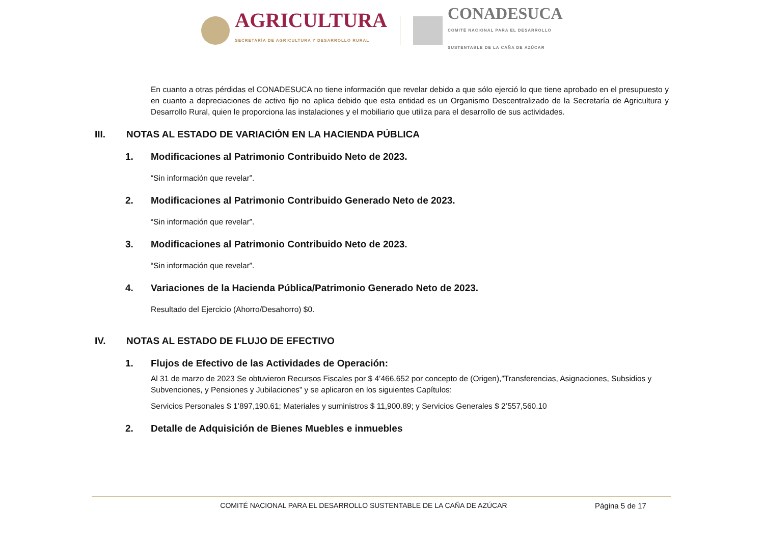AGRICULTURA
SECRETARÍA DE AGRICULTURA Y DESARROLLO RURAL
CONADESUCA
COMITÉ NACIONAL PARA EL DESARROLLO
SUSTENTABLE DE LA CAÑA DE AZÚCAR
En cuanto a otras pérdidas el CONADESUCA no tiene información que revelar debido a que sólo ejerció lo que tiene aprobado en el presupuesto y en cuanto a depreciaciones de activo fijo no aplica debido que esta entidad es un Organismo Descentralizado de la Secretaría de Agricultura y Desarrollo Rural, quien le proporciona las instalaciones y el mobiliario que utiliza para el desarrollo de sus actividades.
III. NOTAS AL ESTADO DE VARIACIÓN EN LA HACIENDA PÚBLICA
1. Modificaciones al Patrimonio Contribuido Neto de 2023.
“Sin información que revelar”.
2. Modificaciones al Patrimonio Contribuido Generado Neto de 2023.
“Sin información que revelar”.
3. Modificaciones al Patrimonio Contribuido Neto de 2023.
“Sin información que revelar”.
4. Variaciones de la Hacienda Pública/Patrimonio Generado Neto de 2023.
Resultado del Ejercicio (Ahorro/Desahorro) $0.
IV. NOTAS AL ESTADO DE FLUJO DE EFECTIVO
1. Flujos de Efectivo de las Actividades de Operación:
Al 31 de marzo de 2023 Se obtuvieron Recursos Fiscales por $ 4’466,652 por concepto de (Origen),”Transferencias, Asignaciones, Subsidios y Subvenciones, y Pensiones y Jubilaciones” y se aplicaron en los siguientes Capítulos:
Servicios Personales $ 1’897,190.61; Materiales y suministros $ 11,900.89; y Servicios Generales $ 2’557,560.10
2. Detalle de Adquisición de Bienes Muebles e inmuebles
COMITÉ NACIONAL PARA EL DESARROLLO SUSTENTABLE DE LA CAÑA DE AZÚCAR Página 5 de 17